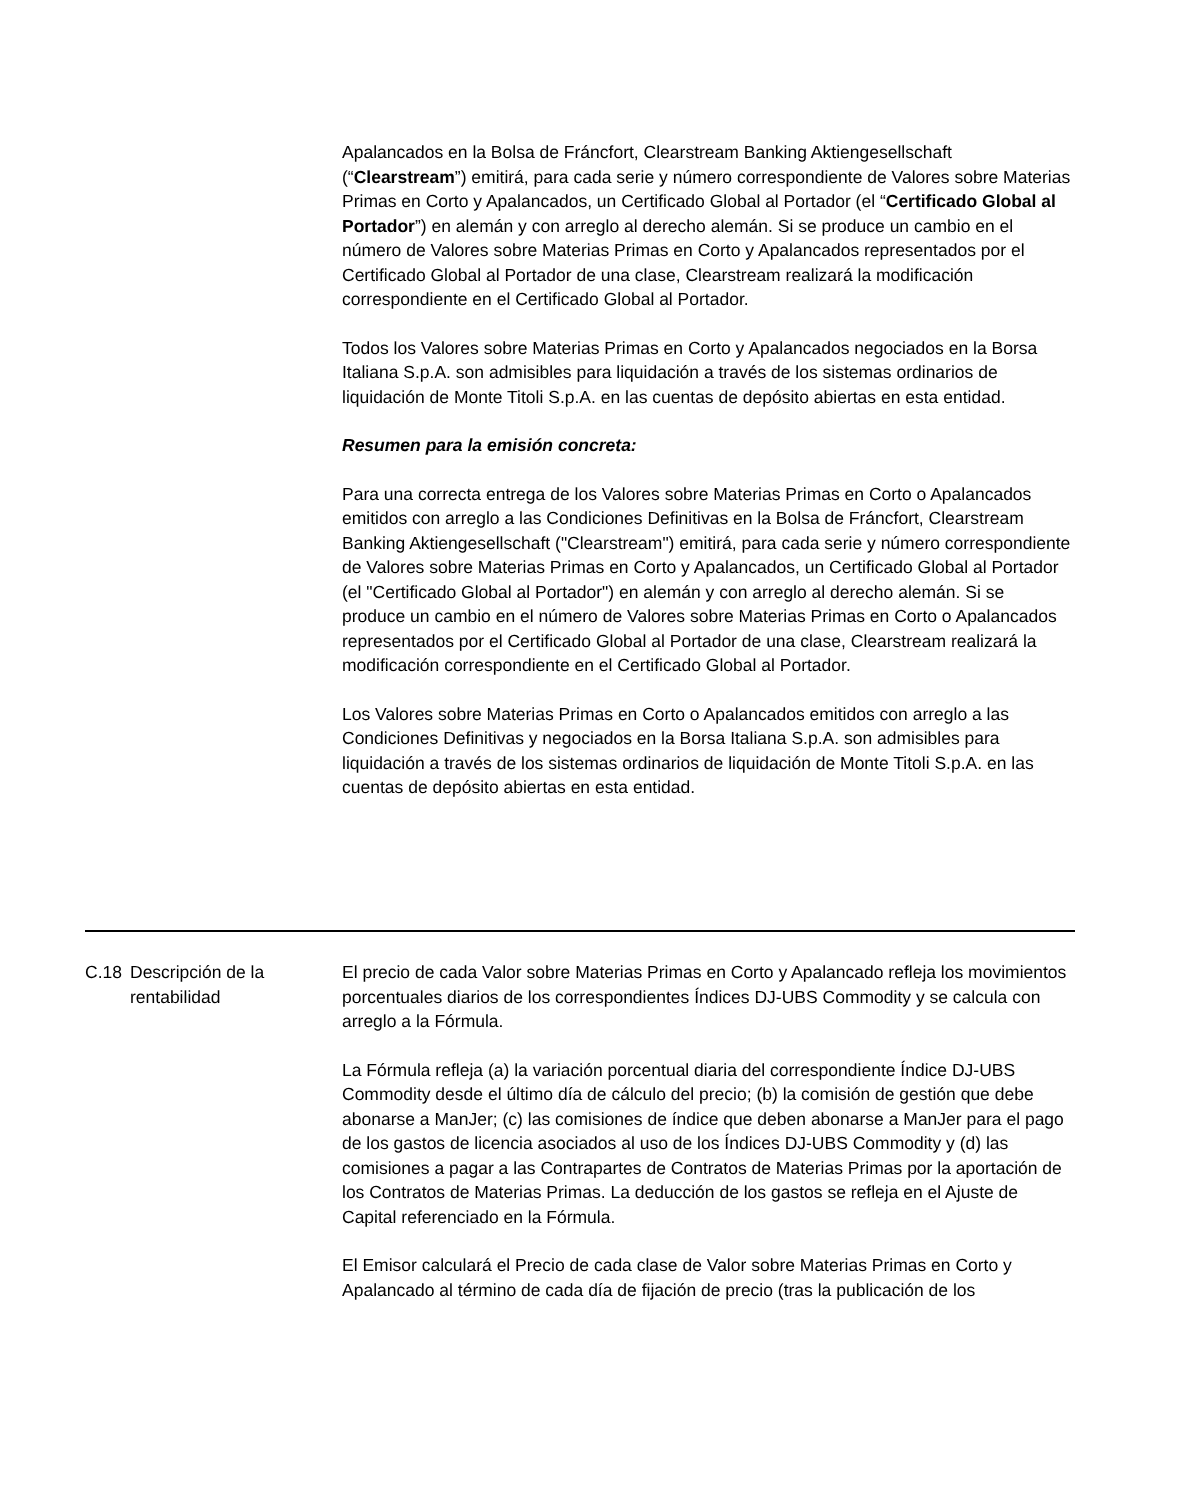Apalancados en la Bolsa de Fráncfort, Clearstream Banking Aktiengesellschaft (“Clearstream”) emitirá, para cada serie y número correspondiente de Valores sobre Materias Primas en Corto y Apalancados, un Certificado Global al Portador (el “Certificado Global al Portador”) en alemán y con arreglo al derecho alemán. Si se produce un cambio en el número de Valores sobre Materias Primas en Corto y Apalancados representados por el Certificado Global al Portador de una clase, Clearstream realizará la modificación correspondiente en el Certificado Global al Portador.
Todos los Valores sobre Materias Primas en Corto y Apalancados negociados en la Borsa Italiana S.p.A. son admisibles para liquidación a través de los sistemas ordinarios de liquidación de Monte Titoli S.p.A. en las cuentas de depósito abiertas en esta entidad.
Resumen para la emisión concreta:
Para una correcta entrega de los Valores sobre Materias Primas en Corto o Apalancados emitidos con arreglo a las Condiciones Definitivas en la Bolsa de Fráncfort, Clearstream Banking Aktiengesellschaft ("Clearstream") emitirá, para cada serie y número correspondiente de Valores sobre Materias Primas en Corto y Apalancados, un Certificado Global al Portador (el "Certificado Global al Portador") en alemán y con arreglo al derecho alemán. Si se produce un cambio en el número de Valores sobre Materias Primas en Corto o Apalancados representados por el Certificado Global al Portador de una clase, Clearstream realizará la modificación correspondiente en el Certificado Global al Portador.
Los Valores sobre Materias Primas en Corto o Apalancados emitidos con arreglo a las Condiciones Definitivas y negociados en la Borsa Italiana S.p.A. son admisibles para liquidación a través de los sistemas ordinarios de liquidación de Monte Titoli S.p.A. en las cuentas de depósito abiertas en esta entidad.
| C.18 | Descripción de la rentabilidad | El precio de cada Valor sobre Materias Primas en Corto y Apalancado refleja los movimientos porcentuales diarios de los correspondientes Índices DJ-UBS Commodity y se calcula con arreglo a la Fórmula. La Fórmula refleja (a) la variación porcentual diaria del correspondiente Índice DJ‑UBS Commodity desde el último día de cálculo del precio; (b) la comisión de gestión que debe abonarse a ManJer; (c) las comisiones de índice que deben abonarse a ManJer para el pago de los gastos de licencia asociados al uso de los Índices DJ-UBS Commodity y (d) las comisiones a pagar a las Contrapartes de Contratos de Materias Primas por la aportación de los Contratos de Materias Primas. La deducción de los gastos se refleja en el Ajuste de Capital referenciado en la Fórmula. El Emisor calculará el Precio de cada clase de Valor sobre Materias Primas en Corto y Apalancado al término de cada día de fijación de precio (tras la publicación de los |